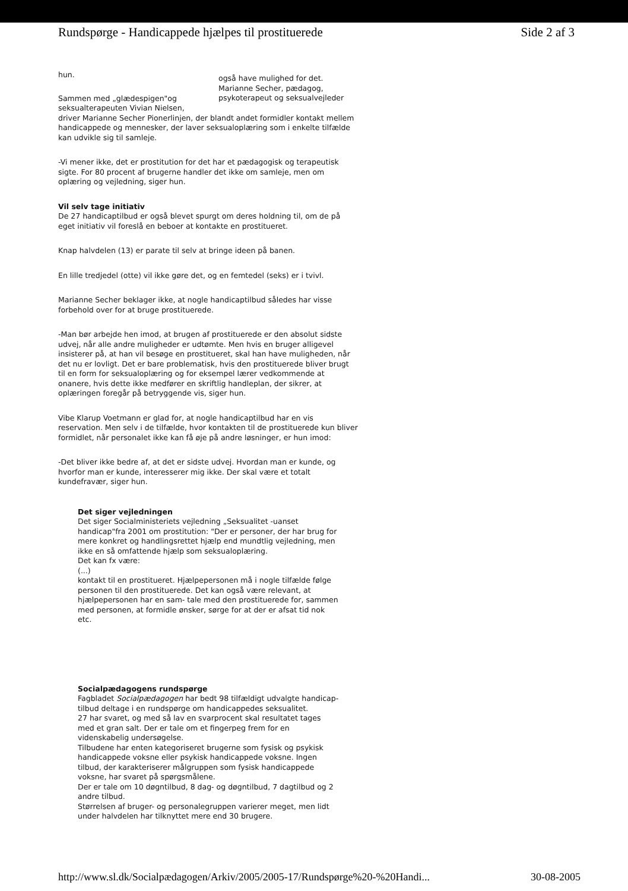Rundspørge - Handicappede hjælpes til prostituerede Side 2 af 3
hun. også have mulighed for det.
Marianne Secher, pædagog, psykoterapeut og seksualvejleder
Sammen med „glædespigen"og
seksualterapeuten Vivian Nielsen,
driver Marianne Secher Pionerlinjen, der blandt andet formidler kontakt mellem handicappede og mennesker, der laver seksualoplæring som i enkelte tilfælde kan udvikle sig til samleje.
-Vi mener ikke, det er prostitution for det har et pædagogisk og terapeutisk sigte. For 80 procent af brugerne handler det ikke om samleje, men om oplæring og vejledning, siger hun.
Vil selv tage initiativ
De 27 handicaptilbud er også blevet spurgt om deres holdning til, om de på eget initiativ vil foreslå en beboer at kontakte en prostitueret.
Knap halvdelen (13) er parate til selv at bringe ideen på banen.
En lille tredjedel (otte) vil ikke gøre det, og en femtedel (seks) er i tvivl.
Marianne Secher beklager ikke, at nogle handicaptilbud således har visse forbehold over for at bruge prostituerede.
-Man bør arbejde hen imod, at brugen af prostituerede er den absolut sidste udvej, når alle andre muligheder er udtømte. Men hvis en bruger alligevel insisterer på, at han vil besøge en prostitueret, skal han have muligheden, når det nu er lovligt. Det er bare problematisk, hvis den prostituerede bliver brugt til en form for seksualoplæring og for eksempel lærer vedkommende at onanere, hvis dette ikke medfører en skriftlig handleplan, der sikrer, at oplæringen foregår på betryggende vis, siger hun.
Vibe Klarup Voetmann er glad for, at nogle handicaptilbud har en vis reservation. Men selv i de tilfælde, hvor kontakten til de prostituerede kun bliver formidlet, når personalet ikke kan få øje på andre løsninger, er hun imod:
-Det bliver ikke bedre af, at det er sidste udvej. Hvordan man er kunde, og hvorfor man er kunde, interesserer mig ikke. Der skal være et totalt kundefravær, siger hun.
Det siger vejledningen
Det siger Socialministeriets vejledning „Seksualitet -uanset handicap"fra 2001 om prostitution: "Der er personer, der har brug for mere konkret og handlingsrettet hjælp end mundtlig vejledning, men ikke en så omfattende hjælp som seksualoplæring.
Det kan fx være:
(...)
kontakt til en prostitueret. Hjælpepersonen må i nogle tilfælde følge personen til den prostituerede. Det kan også være relevant, at hjælpepersonen har en sam- tale med den prostituerede for, sammen med personen, at formidle ønsker, sørge for at der er afsat tid nok etc.
Socialpædagogens rundspørge
Fagbladet Socialpædagogen har bedt 98 tilfældigt udvalgte handicap- tilbud deltage i en rundspørge om handicappedes seksualitet.
27 har svaret, og med så lav en svarprocent skal resultatet tages med et gran salt. Der er tale om et fingerpeg frem for en videnskabelig undersøgelse.
Tilbudene har enten kategoriseret brugerne som fysisk og psykisk handicappede voksne eller psykisk handicappede voksne. Ingen tilbud, der karakteriserer målgruppen som fysisk handicappede voksne, har svaret på spørgsmålene.
Der er tale om 10 døgntilbud, 8 dag- og døgntilbud, 7 dagtilbud og 2 andre tilbud.
Størrelsen af bruger- og personalegruppen varierer meget, men lidt under halvdelen har tilknyttet mere end 30 brugere.
http://www.sl.dk/Socialpædagogen/Arkiv/2005/2005-17/Rundspørge%20-%20Handi... 30-08-2005